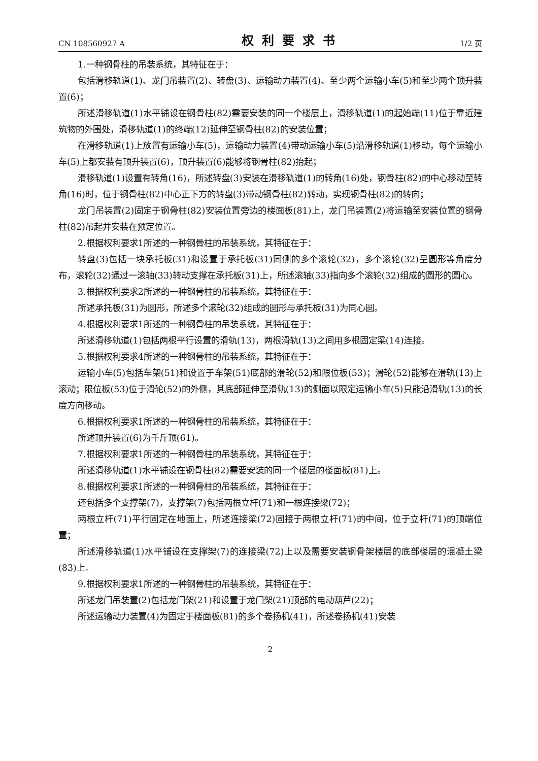CN 108560927 A 权利要求书 1/2 页
1.一种钢骨柱的吊装系统，其特征在于：
包括滑移轨道(1)、龙门吊装置(2)、转盘(3)、运输动力装置(4)、至少两个运输小车(5)和至少两个顶升装置(6)；
所述滑移轨道(1)水平铺设在钢骨柱(82)需要安装的同一个楼层上，滑移轨道(1)的起始端(11)位于靠近建筑物的外围处，滑移轨道(1)的终端(12)延伸至钢骨柱(82)的安装位置；
在滑移轨道(1)上放置有运输小车(5)，运输动力装置(4)带动运输小车(5)沿滑移轨道(1)移动，每个运输小车(5)上都安装有顶升装置(6)，顶升装置(6)能够将钢骨柱(82)抬起；
滑移轨道(1)设置有转角(16)，所述转盘(3)安装在滑移轨道(1)的转角(16)处，钢骨柱(82)的中心移动至转角(16)时，位于钢骨柱(82)中心正下方的转盘(3)带动钢骨柱(82)转动，实现钢骨柱(82)的转向；
龙门吊装置(2)固定于钢骨柱(82)安装位置旁边的楼面板(81)上，龙门吊装置(2)将运输至安装位置的钢骨柱(82)吊起并安装在预定位置。
2.根据权利要求1所述的一种钢骨柱的吊装系统，其特征在于：
转盘(3)包括一块承托板(31)和设置于承托板(31)同侧的多个滚轮(32)，多个滚轮(32)呈圆形等角度分布，滚轮(32)通过一滚轴(33)转动支撑在承托板(31)上，所述滚轴(33)指向多个滚轮(32)组成的圆形的圆心。
3.根据权利要求2所述的一种钢骨柱的吊装系统，其特征在于：
所述承托板(31)为圆形，所述多个滚轮(32)组成的圆形与承托板(31)为同心圆。
4.根据权利要求1所述的一种钢骨柱的吊装系统，其特征在于：
所述滑移轨道(1)包括两根平行设置的滑轨(13)，两根滑轨(13)之间用多根固定梁(14)连接。
5.根据权利要求4所述的一种钢骨柱的吊装系统，其特征在于：
运输小车(5)包括车架(51)和设置于车架(51)底部的滑轮(52)和限位板(53)；滑轮(52)能够在滑轨(13)上滚动；限位板(53)位于滑轮(52)的外侧，其底部延伸至滑轨(13)的侧面以限定运输小车(5)只能沿滑轨(13)的长度方向移动。
6.根据权利要求1所述的一种钢骨柱的吊装系统，其特征在于：
所述顶升装置(6)为千斤顶(61)。
7.根据权利要求1所述的一种钢骨柱的吊装系统，其特征在于：
所述滑移轨道(1)水平铺设在钢骨柱(82)需要安装的同一个楼层的楼面板(81)上。
8.根据权利要求1所述的一种钢骨柱的吊装系统，其特征在于：
还包括多个支撑架(7)，支撑架(7)包括两根立杆(71)和一根连接梁(72)；
两根立杆(71)平行固定在地面上，所述连接梁(72)固接于两根立杆(71)的中间，位于立杆(71)的顶端位置；
所述滑移轨道(1)水平铺设在支撑架(7)的连接梁(72)上以及需要安装钢骨架楼层的底部楼层的混凝土梁(83)上。
9.根据权利要求1所述的一种钢骨柱的吊装系统，其特征在于：
所述龙门吊装置(2)包括龙门架(21)和设置于龙门架(21)顶部的电动葫芦(22)；
所述运输动力装置(4)为固定于楼面板(81)的多个卷扬机(41)，所述卷扬机(41)安装
2